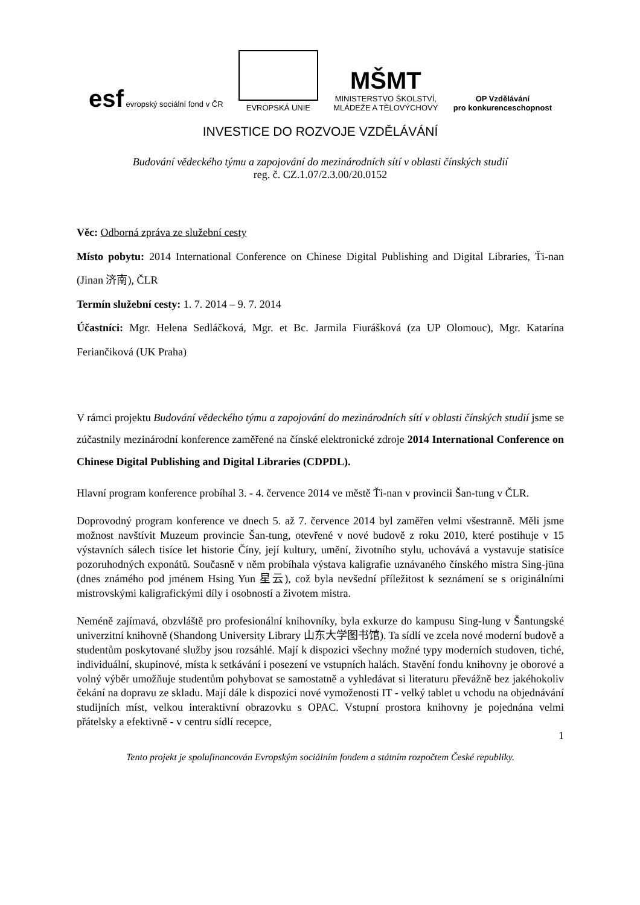esf evropský sociální fond v ČR
EVROPSKÁ UNIE
MŠMT
MINISTERSTVO ŠKOLSTVÍ,
MLÁDEŽE A TĚLOVÝCHOVY
OP Vzdělávání
pro konkurenceschopnost
INVESTICE DO ROZVOJE VZDĚLÁVÁNÍ
Budování vědeckého týmu a zapojování do mezinárodních sítí v oblasti čínských studií
reg. č. CZ.1.07/2.3.00/20.0152
Věc: Odborná zpráva ze služební cesty
Místo pobytu: 2014 International Conference on Chinese Digital Publishing and Digital Libraries, Ťi-nan (Jinan 济南), ČLR
Termín služební cesty: 1. 7. 2014 – 9. 7. 2014
Účastníci: Mgr. Helena Sedláčková, Mgr. et Bc. Jarmila Fiurášková (za UP Olomouc), Mgr. Katarína Feriančiková (UK Praha)
V rámci projektu Budování vědeckého týmu a zapojování do mezinárodních sítí v oblasti čínských studií jsme se zúčastnily mezinárodní konference zaměřené na čínské elektronické zdroje 2014 International Conference on Chinese Digital Publishing and Digital Libraries (CDPDL).
Hlavní program konference probíhal 3. - 4. července 2014 ve městě Ťi-nan v provincii Šan-tung v ČLR.
Doprovodný program konference ve dnech 5. až 7. července 2014 byl zaměřen velmi všestranně. Měli jsme možnost navštívit Muzeum provincie Šan-tung, otevřené v nové budově z roku 2010, které postihuje v 15 výstavních sálech tisíce let historie Číny, její kultury, umění, životního stylu, uchovává a vystavuje statisíce pozoruhodných exponátů. Současně v něm probíhala výstava kaligrafie uznávaného čínského mistra Sing-jüna (dnes známého pod jménem Hsing Yun 星云), což byla nevšední příležitost k seznámení se s originálními mistrovskými kaligrafickými díly i osobností a životem mistra.
Neméně zajímavá, obzvláště pro profesionální knihovníky, byla exkurze do kampusu Sing-lung v Šantungské univerzitní knihovně (Shandong University Library 山东大学图书馆). Ta sídlí ve zcela nové moderní budově a studentům poskytované služby jsou rozsáhlé. Mají k dispozici všechny možné typy moderních studoven, tiché, individuální, skupinové, místa k setkávání i posezení ve vstupních halách. Stavění fondu knihovny je oborové a volný výběr umožňuje studentům pohybovat se samostatně a vyhledávat si literaturu převážně bez jakéhokoliv čekání na dopravu ze skladu. Mají dále k dispozici nové vymoženosti IT - velký tablet u vchodu na objednávání studijních míst, velkou interaktivní obrazovku s OPAC. Vstupní prostora knihovny je pojednána velmi přátelsky a efektivně - v centru sídlí recepce,
1
Tento projekt je spolufinancován Evropským sociálním fondem a státním rozpočtem České republiky.